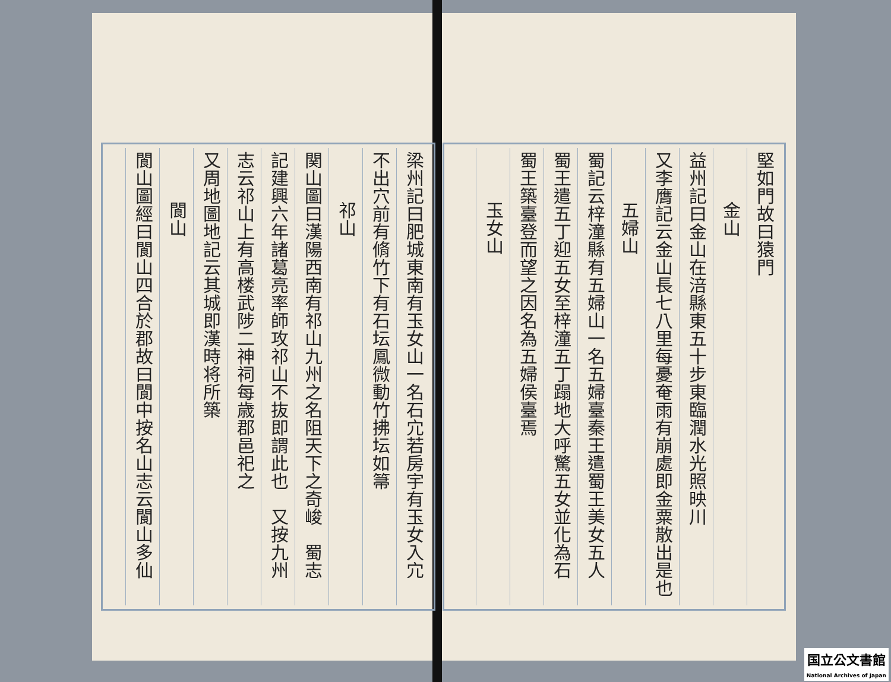堅如門故曰猿門
金山
益州記曰金山在涪縣東五十步東臨潤水光照映川
又李膺記云金山長七八里每憂奄雨有崩處即金粟散出是也
五婦山
蜀記云梓潼縣有五婦山一名五婦臺秦王遣蜀王美女五人
蜀王遣五丁迎五女至梓潼五丁蹋地大呼驚五女並化為石
蜀王築臺登而望之因名為五婦侯臺焉
玉女山
梁州記曰肥城東南有玉女山一名石宂若房宇有玉女入宂
不出穴前有脩竹下有石坛鳳微動竹拂坛如箒
祁山
関山圖曰漢陽西南有祁山九州之名阻天下之奇峻　蜀志
記建興六年諸葛亮率師攻祁山不抜即謂此也　又按九州
志云祁山上有高楼武陟二神祠每歳郡邑祀之
又周地圖地記云其城即漢時将所築
閬山
閬山圖經曰閬山四合於郡故曰閬中按名山志云閬山多仙
国立公文書館
National Archives of Japan